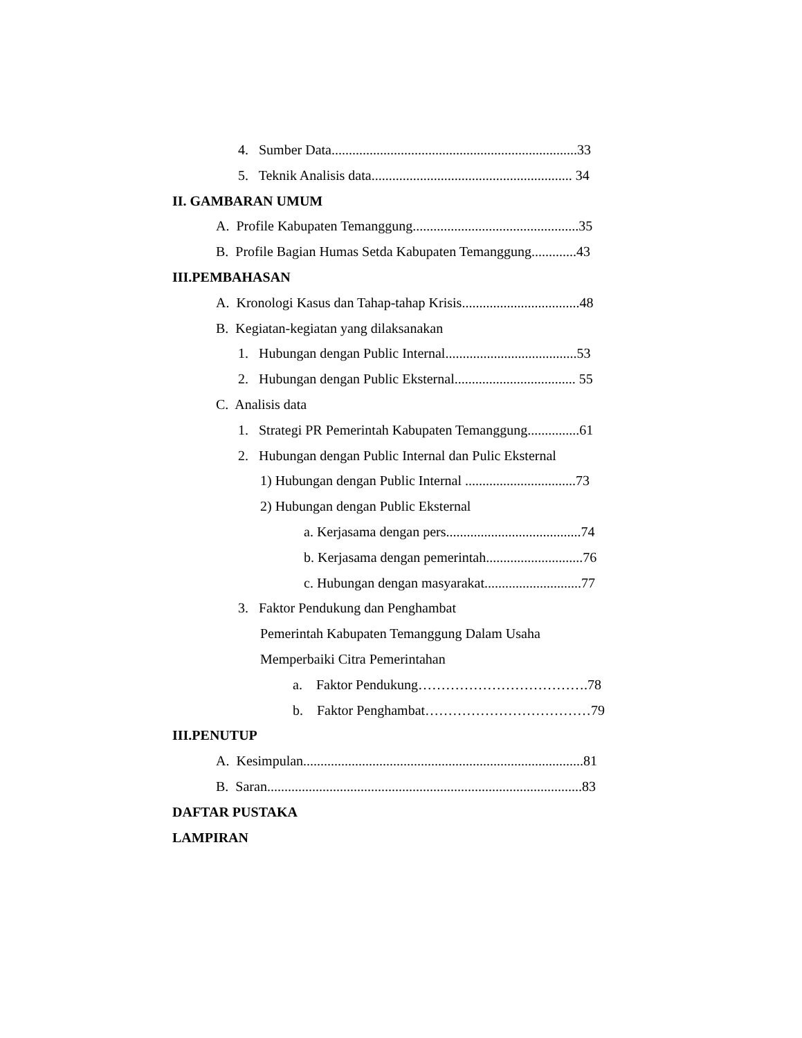4. Sumber Data.......................................................................33
5. Teknik Analisis data.......................................................... 34
II. GAMBARAN UMUM
A. Profile Kabupaten Temanggung................................................35
B. Profile Bagian Humas Setda Kabupaten Temanggung.............43
III.PEMBAHASAN
A. Kronologi Kasus dan Tahap-tahap Krisis..................................48
B. Kegiatan-kegiatan yang dilaksanakan
1. Hubungan dengan Public Internal......................................53
2. Hubungan dengan Public Eksternal................................... 55
C. Analisis data
1. Strategi PR Pemerintah Kabupaten Temanggung...............61
2. Hubungan dengan Public Internal dan Pulic Eksternal
1) Hubungan dengan Public Internal ................................73
2) Hubungan dengan Public Eksternal
a. Kerjasama dengan pers.......................................74
b. Kerjasama dengan pemerintah............................76
c. Hubungan dengan masyarakat............................77
3. Faktor Pendukung dan Penghambat
Pemerintah Kabupaten Temanggung Dalam Usaha
Memperbaiki Citra Pemerintahan
a. Faktor Pendukung……………………………….78
b. Faktor Penghambat………………………………79
III.PENUTUP
A. Kesimpulan.................................................................................81
B. Saran...........................................................................................83
DAFTAR PUSTAKA
LAMPIRAN